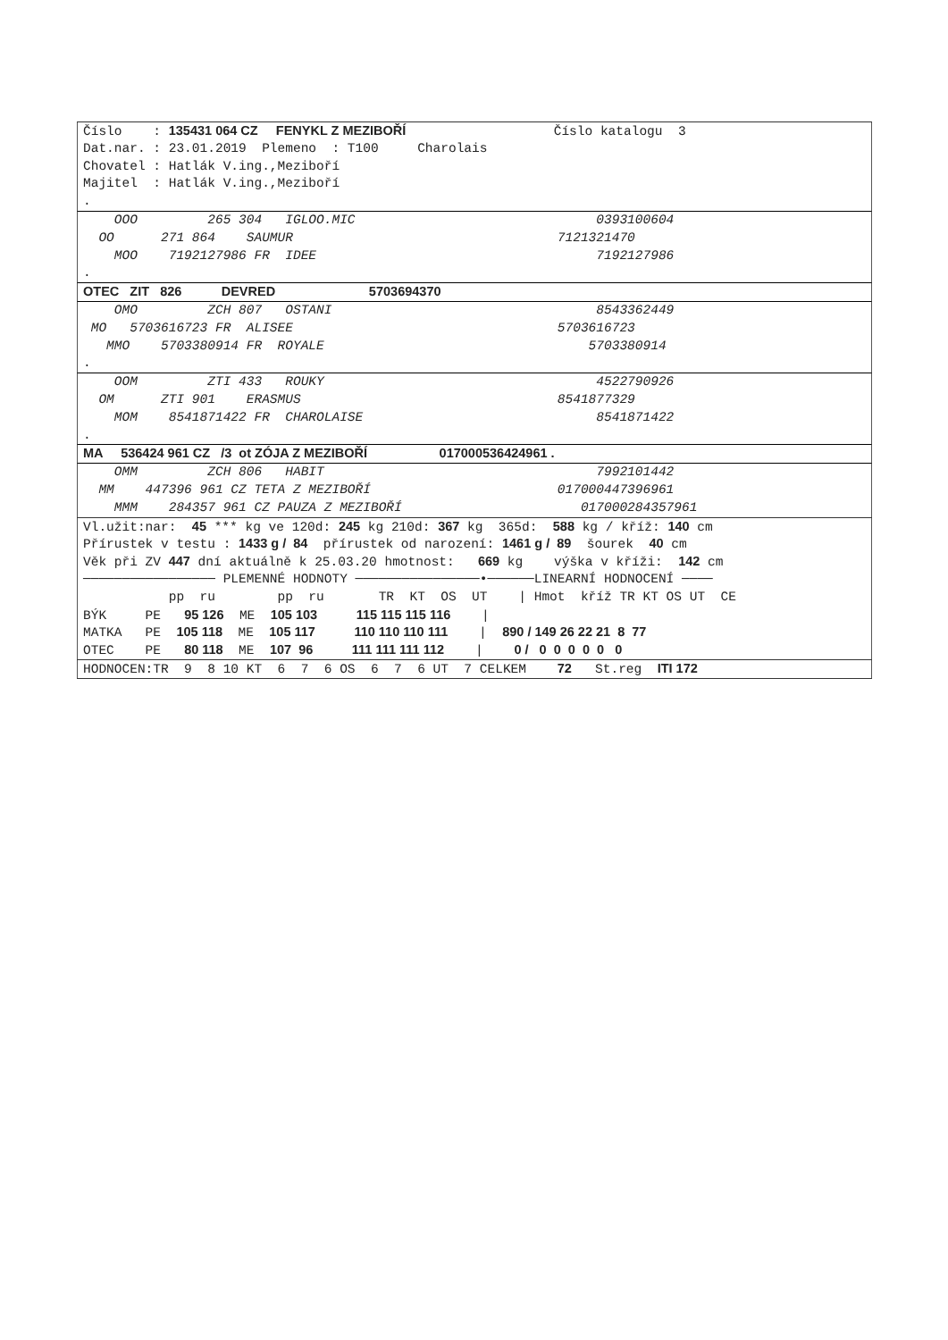Číslo : 135431 064 CZ FENYKL Z MEZIBOŘÍ Číslo katalogu 3
Dat.nar. : 23.01.2019 Plemeno : T100 Charolais
Chovatel : Hatlák V.ing.,Meziboří
Majitel : Hatlák V.ing.,Meziboří
.
OOO 265 304 IGLOO.MIC 0393100604
OO 271 864 SAUMUR 7121321470
MOO 7192127986 FR IDEE 7192127986
.
OTEC ZIT 826 DEVRED 5703694370
OMO ZCH 807 OSTANI 8543362449
MO 5703616723 FR ALISEE 5703616723
MMO 5703380914 FR ROYALE 5703380914
.
OOM ZTI 433 ROUKY 4522790926
OM ZTI 901 ERASMUS 8541877329
MOM 8541871422 FR CHAROLAISE 8541871422
.
MA 536424 961 CZ /3 ot ZÓJA Z MEZIBOŘÍ 017000536424961 .
OMM ZCH 806 HABIT 7992101442
MM 447396 961 CZ TETA Z MEZIBOŘÍ 017000447396961
MMM 284357 961 CZ PAUZA Z MEZIBOŘÍ 017000284357961
Vl.užit:nar: 45 *** kg ve 120d: 245 kg 210d: 367 kg 365d: 588 kg / kříž: 140 cm
Přírustek v testu : 1433 g / 84 přírustek od narození: 1461 g / 89 šourek 40 cm
Věk při ZV 447 dní aktuálně k 25.03.20 hmotnost: 669 kg výška v kříži: 142 cm
───────────────── PLEMENNÉ HODNOTY ────────────────•──────LINEARNÍ HODNOCENÍ ────
pp ru pp ru TR KT OS UT | Hmot kříž TR KT OS UT CE
BÝK PE 95 126 ME 105 103 115 115 115 116 |
MATKA PE 105 118 ME 105 117 110 110 110 111 | 890 / 149 26 22 21 8 77
OTEC PE 80 118 ME 107 96 111 111 111 112 | 0 / 0 0 0 0 0 0
HODNOCEN:TR 9 8 10 KT 6 7 6 OS 6 7 6 UT 7 CELKEM 72 St.reg ITI 172